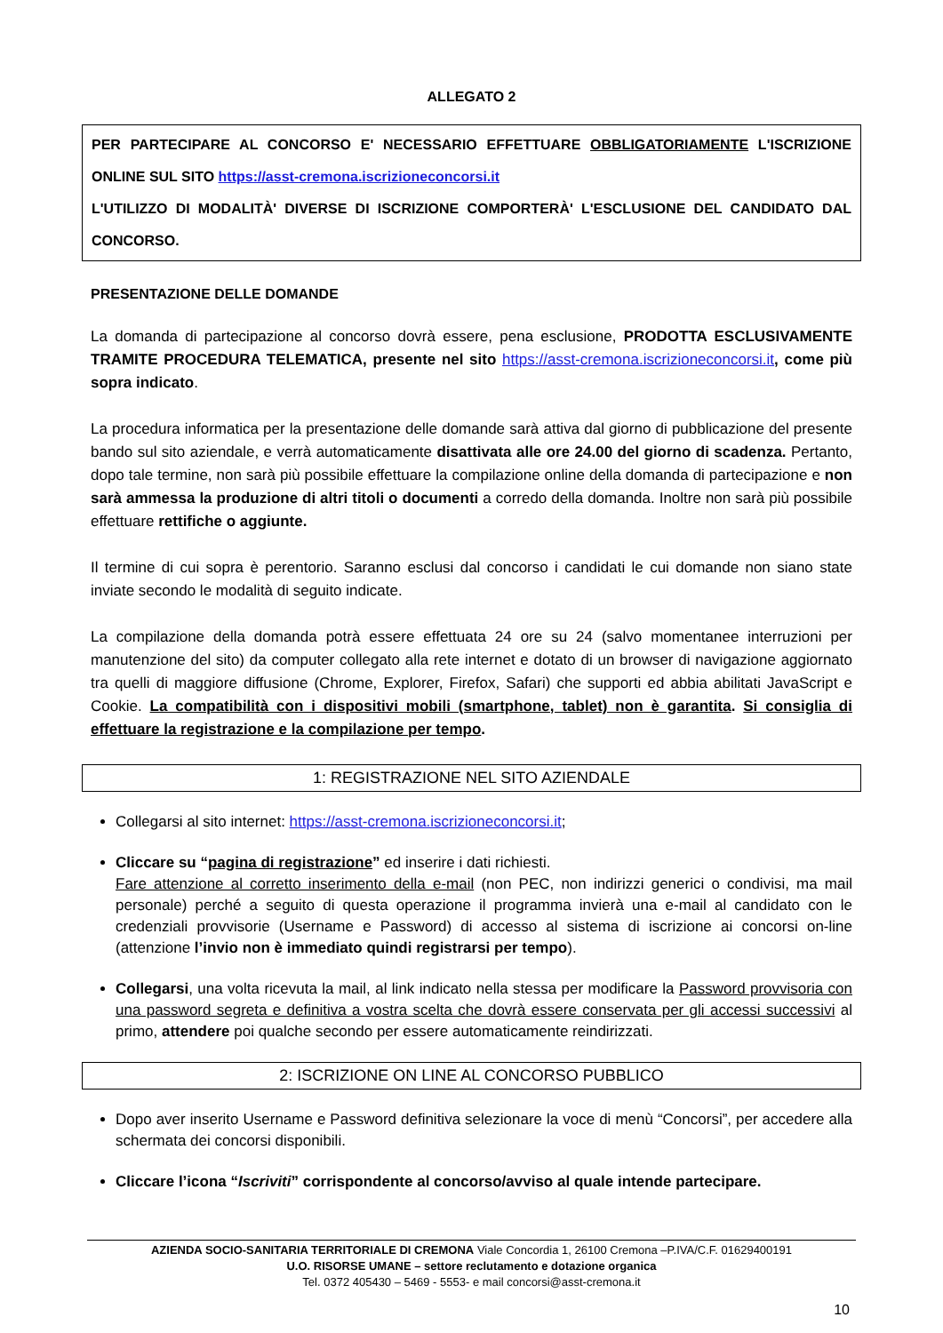ALLEGATO 2
PER PARTECIPARE AL CONCORSO E' NECESSARIO EFFETTUARE OBBLIGATORIAMENTE L'ISCRIZIONE ONLINE SUL SITO https://asst-cremona.iscrizioneconcorsi.it
L'UTILIZZO DI MODALITÀ' DIVERSE DI ISCRIZIONE COMPORTERÀ' L'ESCLUSIONE DEL CANDIDATO DAL CONCORSO.
PRESENTAZIONE DELLE DOMANDE
La domanda di partecipazione al concorso dovrà essere, pena esclusione, PRODOTTA ESCLUSIVAMENTE TRAMITE PROCEDURA TELEMATICA, presente nel sito https://asst-cremona.iscrizioneconcorsi.it, come più sopra indicato.
La procedura informatica per la presentazione delle domande sarà attiva dal giorno di pubblicazione del presente bando sul sito aziendale, e verrà automaticamente disattivata alle ore 24.00 del giorno di scadenza. Pertanto, dopo tale termine, non sarà più possibile effettuare la compilazione online della domanda di partecipazione e non sarà ammessa la produzione di altri titoli o documenti a corredo della domanda. Inoltre non sarà più possibile effettuare rettifiche o aggiunte.
Il termine di cui sopra è perentorio. Saranno esclusi dal concorso i candidati le cui domande non siano state inviate secondo le modalità di seguito indicate.
La compilazione della domanda potrà essere effettuata 24 ore su 24 (salvo momentanee interruzioni per manutenzione del sito) da computer collegato alla rete internet e dotato di un browser di navigazione aggiornato tra quelli di maggiore diffusione (Chrome, Explorer, Firefox, Safari) che supporti ed abbia abilitati JavaScript e Cookie. La compatibilità con i dispositivi mobili (smartphone, tablet) non è garantita. Si consiglia di effettuare la registrazione e la compilazione per tempo.
1: REGISTRAZIONE NEL SITO AZIENDALE
Collegarsi al sito internet: https://asst-cremona.iscrizioneconcorsi.it;
Cliccare su “pagina di registrazione” ed inserire i dati richiesti.
Fare attenzione al corretto inserimento della e-mail (non PEC, non indirizzi generici o condivisi, ma mail personale) perché a seguito di questa operazione il programma invierà una e-mail al candidato con le credenziali provvisorie (Username e Password) di accesso al sistema di iscrizione ai concorsi on-line (attenzione l’invio non è immediato quindi registrarsi per tempo).
Collegarsi, una volta ricevuta la mail, al link indicato nella stessa per modificare la Password provvisoria con una password segreta e definitiva a vostra scelta che dovrà essere conservata per gli accessi successivi al primo, attendere poi qualche secondo per essere automaticamente reindirizzati.
2: ISCRIZIONE ON LINE AL CONCORSO PUBBLICO
Dopo aver inserito Username e Password definitiva selezionare la voce di menù “Concorsi”, per accedere alla schermata dei concorsi disponibili.
Cliccare l’icona “Iscriviti” corrispondente al concorso/avviso al quale intende partecipare.
AZIENDA SOCIO-SANITARIA TERRITORIALE DI CREMONA Viale Concordia 1, 26100 Cremona –P.IVA/C.F. 01629400191
U.O. RISORSE UMANE – settore reclutamento e dotazione organica
Tel. 0372 405430 – 5469 - 5553- e mail concorsi@asst-cremona.it
10